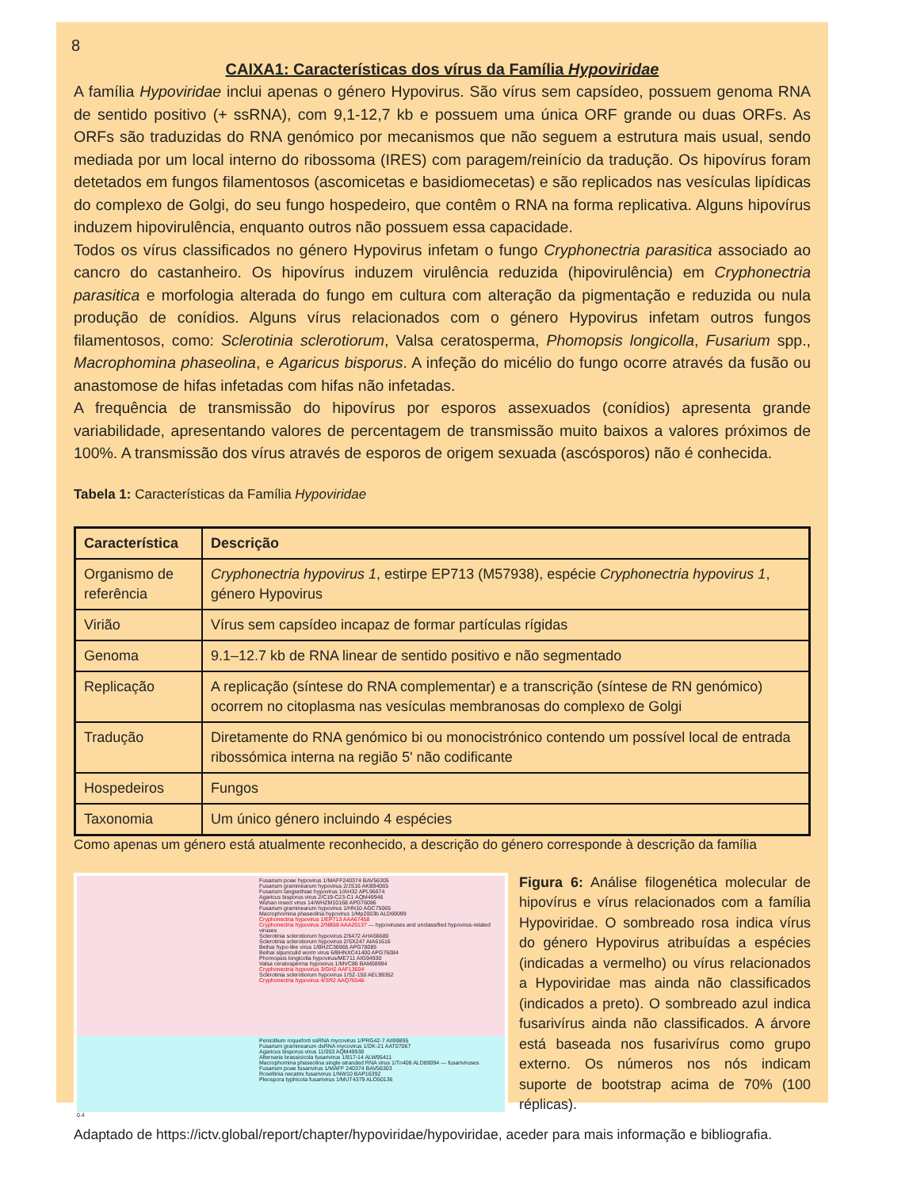8
CAIXA1: Características dos vírus da Família Hypoviridae
A família Hypoviridae inclui apenas o género Hypovirus. São vírus sem capsídeo, possuem genoma RNA de sentido positivo (+ ssRNA), com 9,1-12,7 kb e possuem uma única ORF grande ou duas ORFs. As ORFs são traduzidas do RNA genómico por mecanismos que não seguem a estrutura mais usual, sendo mediada por um local interno do ribossoma (IRES) com paragem/reinício da tradução. Os hipovírus foram detetados em fungos filamentosos (ascomicetas e basidiomecetas) e são replicados nas vesículas lipídicas do complexo de Golgi, do seu fungo hospedeiro, que contêm o RNA na forma replicativa. Alguns hipovírus induzem hipovirulência, enquanto outros não possuem essa capacidade.
Todos os vírus classificados no género Hypovirus infetam o fungo Cryphonectria parasitica associado ao cancro do castanheiro. Os hipovírus induzem virulência reduzida (hipovirulência) em Cryphonectria parasitica e morfologia alterada do fungo em cultura com alteração da pigmentação e reduzida ou nula produção de conídios. Alguns vírus relacionados com o género Hypovirus infetam outros fungos filamentosos, como: Sclerotinia sclerotiorum, Valsa ceratosperma, Phomopsis longicolla, Fusarium spp., Macrophomina phaseolina, e Agaricus bisporus. A infeção do micélio do fungo ocorre através da fusão ou anastomose de hifas infetadas com hifas não infetadas.
A frequência de transmissão do hipovírus por esporos assexuados (conídios) apresenta grande variabilidade, apresentando valores de percentagem de transmissão muito baixos a valores próximos de 100%. A transmissão dos vírus através de esporos de origem sexuada (ascósporos) não é conhecida.
Tabela 1: Características da Família Hypoviridae
| Característica | Descrição |
| --- | --- |
| Organismo de referência | Cryphonectria hypovirus 1 , estirpe EP713 (M57938), espécie Cryphonectria hypovirus 1 , género Hypovirus |
| Virião | Vírus sem capsídeo incapaz de formar partículas rígidas |
| Genoma | 9.1–12.7 kb de RNA linear de sentido positivo e não segmentado |
| Replicação | A replicação (síntese do RNA complementar) e a transcrição (síntese de RN genómico) ocorrem no citoplasma nas vesículas membranosas do complexo de Golgi |
| Tradução | Diretamente do RNA genómico bi ou monocistrónico contendo um possível local de entrada ribossómica interna na região 5' não codificante |
| Hospedeiros | Fungos |
| Taxonomia | Um único género incluindo 4 espécies |
Como apenas um género está atualmente reconhecido, a descrição do género corresponde à descrição da família
Fusarium poae hypovirus 1/MAFF240374 BAV56305
Fusarium graminearum hypovirus 2/JS16 AKB94065
Fusarium langsethiae hypovirus 1/AH32 APL96674
Agaricus bisporus virus 2/C19-C23-C1 AQM49946
Wuhan insect virus 14/WHZM10168 APG76086
Fusarium graminearum hypovirus 1/HN10 AGC75065
Macrophomina phaseolina hypovirus 1/Mp2003b ALD69099
Cryphonectria hypovirus 1/EP713 AAA67458
Cryphonectria hypovirus 2/NB58 AAA20137 — hypoviruses and unclassified hypovirus-related viruses
Sclerotinia sclerotiorum hypovirus 2/5472 AHA56680
Sclerotinia sclerotiorum hypovirus 2/SX247 AIA61616
Beihai hypo-like virus 1/BHZC36965 APG78085
Beihai sipunculid worm virus 6/BHNXC41400 APG76084
Phomopsis longicolla hypovirus/ME711 AIG94930
Valsa ceratosperma hypovirus 1/MVC86 BAM08994
Cryphonectria hypovirus 3/GH2 AAF13604
Sclerotinia sclerotiorum hypovirus 1/SZ-150 AEL99352
Cryphonectria hypovirus 4/SR2 AAQ76546
Penicillium roqueforti ssRNA mycovirus 1/PRG42-7 AII99895
Fusarium graminearum dsRNA mycovirus 1/DK-21 AAT07067
Agaricus bisporus virus 11/003 AQM49938
Alternaria brassicicola fusarivirus 1/817-14 ALW95411
Macrophomina phaseolina single-stranded RNA virus 1/Tn408 ALD89094 — fusariviruses
Fusarium poae fusarivirus 1/MAFF 240374 BAV56303
Rosellinia necatrix fusarivirus 1/NW10 BAP16392
Pleospora typhicola fusarivirus 1/MUT4379 ALO50136
0.4
Figura 6: Análise filogenética molecular de hipovírus e vírus relacionados com a família Hypoviridae. O sombreado rosa indica vírus do género Hypovirus atribuídas a espécies (indicadas a vermelho) ou vírus relacionados a Hypoviridae mas ainda não classificados (indicados a preto). O sombreado azul indica fusarivírus ainda não classificados. A árvore está baseada nos fusarivírus como grupo externo. Os números nos nós indicam suporte de bootstrap acima de 70% (100 réplicas).
Adaptado de https://ictv.global/report/chapter/hypoviridae/hypoviridae, aceder para mais informação e bibliografia.